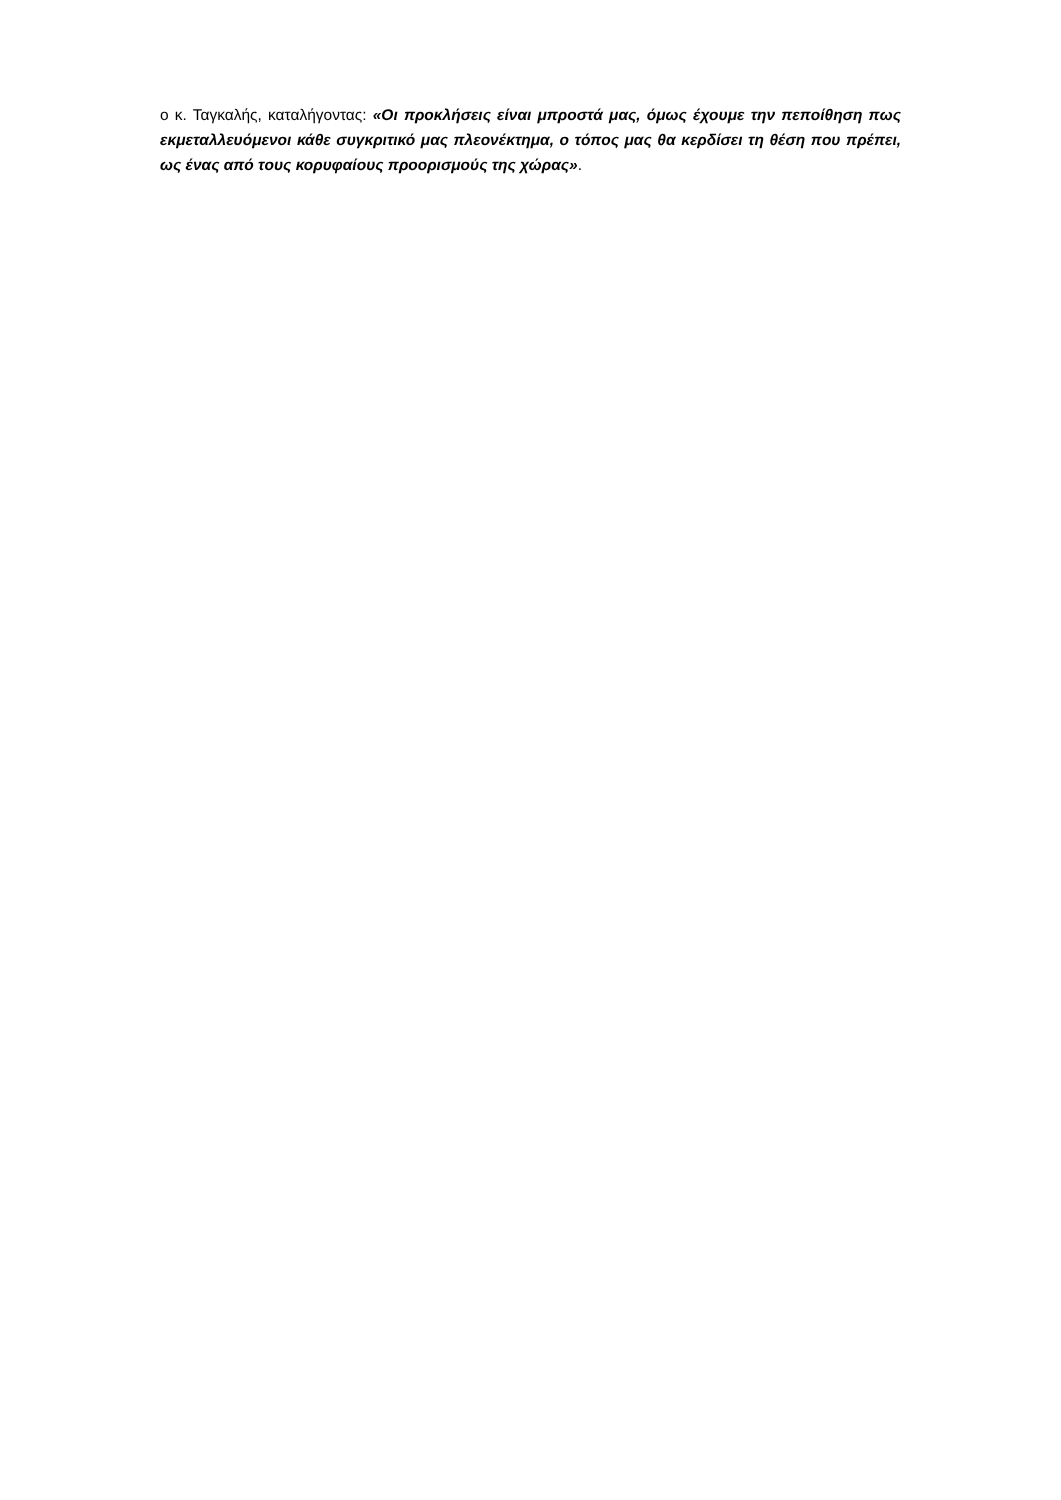ο κ. Ταγκαλής, καταλήγοντας: «Οι προκλήσεις είναι μπροστά μας, όμως έχουμε την πεποίθηση πως εκμεταλλευόμενοι κάθε συγκριτικό μας πλεονέκτημα, ο τόπος μας θα κερδίσει τη θέση που πρέπει, ως ένας από τους κορυφαίους προορισμούς της χώρας».